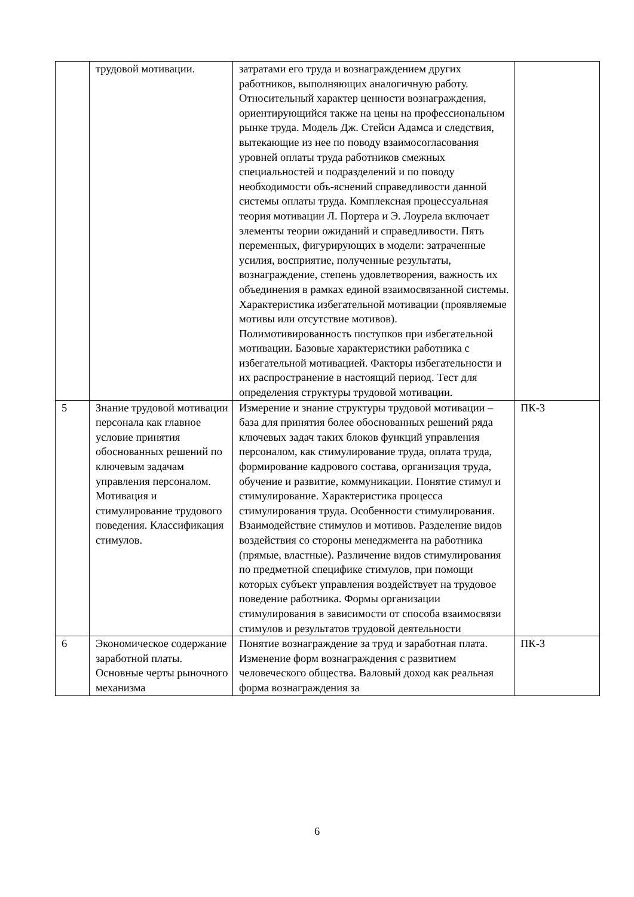| | трудовой мотивации. | затратами его труда и вознаграждением других работников, выполняющих аналогичную работу. Относительный характер ценности вознаграждения, ориентирующийся также на цены на профессиональном рынке труда. Модель Дж. Стейси Адамса и следствия, вытекающие из нее по поводу взаимосогласования уровней оплаты труда работников смежных специальностей и подразделений и по поводу необходимости объ-яснений справедливости данной системы оплаты труда. Комплексная процессуальная теория мотивации Л. Портера и Э. Лоурела включает элементы теории ожиданий и справедливости. Пять переменных, фигурирующих в модели: затраченные усилия, восприятие, полученные результаты, вознаграждение, степень удовлетворения, важность их объединения в рамках единой взаимосвязанной системы. Характеристика избегательной мотивации (проявляемые мотивы или отсутствие мотивов). Полимотивированность поступков при избегательной мотивации. Базовые характеристики работника с избегательной мотивацией. Факторы избегательности и их распространение в настоящий период. Тест для определения структуры трудовой мотивации. | |
| 5 | Знание трудовой мотивации персонала как главное условие принятия обоснованных решений по ключевым задачам управления персоналом. Мотивация и стимулирование трудового поведения. Классификация стимулов. | Измерение и знание структуры трудовой мотивации – база для принятия более обоснованных решений ряда ключевых задач таких блоков функций управления персоналом, как стимулирование труда, оплата труда, формирование кадрового состава, организация труда, обучение и развитие, коммуникации. Понятие стимул и стимулирование. Характеристика процесса стимулирования труда. Особенности стимулирования. Взаимодействие стимулов и мотивов. Разделение видов воздействия со стороны менеджмента на работника (прямые, властные). Различение видов стимулирования по предметной специфике стимулов, при помощи которых субъект управления воздействует на трудовое поведение работника. Формы организации стимулирования в зависимости от способа взаимосвязи стимулов и результатов трудовой деятельности | ПК-3 |
| 6 | Экономическое содержание заработной платы. Основные черты рыночного механизма | Понятие вознаграждение за труд и заработная плата. Изменение форм вознаграждения с развитием человеческого общества. Валовый доход как реальная форма вознаграждения за | ПК-3 |
6